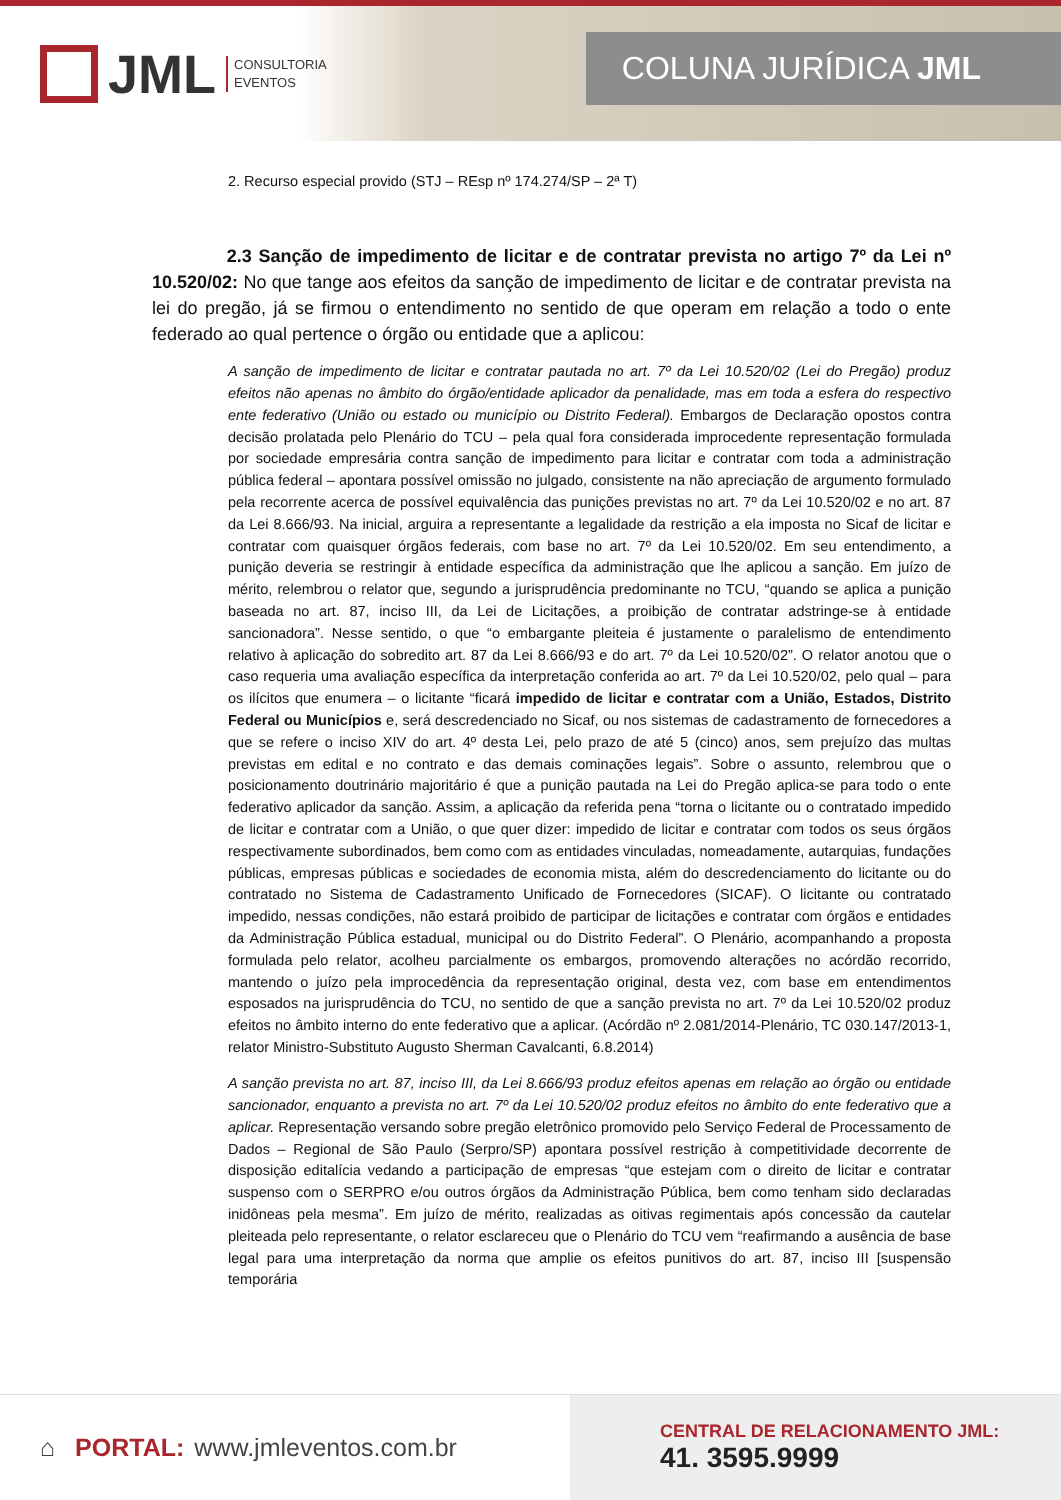JML CONSULTORIA
EVENTOS
COLUNA JURÍDICA JML
2. Recurso especial provido (STJ – REsp nº 174.274/SP – 2ª T)
2.3 Sanção de impedimento de licitar e de contratar prevista no artigo 7º da Lei nº 10.520/02: No que tange aos efeitos da sanção de impedimento de licitar e de contratar prevista na lei do pregão, já se firmou o entendimento no sentido de que operam em relação a todo o ente federado ao qual pertence o órgão ou entidade que a aplicou:
A sanção de impedimento de licitar e contratar pautada no art. 7º da Lei 10.520/02 (Lei do Pregão) produz efeitos não apenas no âmbito do órgão/entidade aplicador da penalidade, mas em toda a esfera do respectivo ente federativo (União ou estado ou município ou Distrito Federal). Embargos de Declaração opostos contra decisão prolatada pelo Plenário do TCU – pela qual fora considerada improcedente representação formulada por sociedade empresária contra sanção de impedimento para licitar e contratar com toda a administração pública federal – apontara possível omissão no julgado, consistente na não apreciação de argumento formulado pela recorrente acerca de possível equivalência das punições previstas no art. 7º da Lei 10.520/02 e no art. 87 da Lei 8.666/93. Na inicial, arguira a representante a legalidade da restrição a ela imposta no Sicaf de licitar e contratar com quaisquer órgãos federais, com base no art. 7º da Lei 10.520/02. Em seu entendimento, a punição deveria se restringir à entidade específica da administração que lhe aplicou a sanção. Em juízo de mérito, relembrou o relator que, segundo a jurisprudência predominante no TCU, “quando se aplica a punição baseada no art. 87, inciso III, da Lei de Licitações, a proibição de contratar adstringe-se à entidade sancionadora”. Nesse sentido, o que “o embargante pleiteia é justamente o paralelismo de entendimento relativo à aplicação do sobredito art. 87 da Lei 8.666/93 e do art. 7º da Lei 10.520/02”. O relator anotou que o caso requeria uma avaliação específica da interpretação conferida ao art. 7º da Lei 10.520/02, pelo qual – para os ilícitos que enumera – o licitante “ficará impedido de licitar e contratar com a União, Estados, Distrito Federal ou Municípios e, será descredenciado no Sicaf, ou nos sistemas de cadastramento de fornecedores a que se refere o inciso XIV do art. 4º desta Lei, pelo prazo de até 5 (cinco) anos, sem prejuízo das multas previstas em edital e no contrato e das demais cominações legais”. Sobre o assunto, relembrou que o posicionamento doutrinário majoritário é que a punição pautada na Lei do Pregão aplica-se para todo o ente federativo aplicador da sanção. Assim, a aplicação da referida pena “torna o licitante ou o contratado impedido de licitar e contratar com a União, o que quer dizer: impedido de licitar e contratar com todos os seus órgãos respectivamente subordinados, bem como com as entidades vinculadas, nomeadamente, autarquias, fundações públicas, empresas públicas e sociedades de economia mista, além do descredenciamento do licitante ou do contratado no Sistema de Cadastramento Unificado de Fornecedores (SICAF). O licitante ou contratado impedido, nessas condições, não estará proibido de participar de licitações e contratar com órgãos e entidades da Administração Pública estadual, municipal ou do Distrito Federal”. O Plenário, acompanhando a proposta formulada pelo relator, acolheu parcialmente os embargos, promovendo alterações no acórdão recorrido, mantendo o juízo pela improcedência da representação original, desta vez, com base em entendimentos esposados na jurisprudência do TCU, no sentido de que a sanção prevista no art. 7º da Lei 10.520/02 produz efeitos no âmbito interno do ente federativo que a aplicar. (Acórdão nº 2.081/2014-Plenário, TC 030.147/2013-1, relator Ministro-Substituto Augusto Sherman Cavalcanti, 6.8.2014)
A sanção prevista no art. 87, inciso III, da Lei 8.666/93 produz efeitos apenas em relação ao órgão ou entidade sancionador, enquanto a prevista no art. 7º da Lei 10.520/02 produz efeitos no âmbito do ente federativo que a aplicar. Representação versando sobre pregão eletrônico promovido pelo Serviço Federal de Processamento de Dados – Regional de São Paulo (Serpro/SP) apontara possível restrição à competitividade decorrente de disposição editalícia vedando a participação de empresas “que estejam com o direito de licitar e contratar suspenso com o SERPRO e/ou outros órgãos da Administração Pública, bem como tenham sido declaradas inidôneas pela mesma”. Em juízo de mérito, realizadas as oitivas regimentais após concessão da cautelar pleiteada pelo representante, o relator esclareceu que o Plenário do TCU vem “reafirmando a ausência de base legal para uma interpretação da norma que amplie os efeitos punitivos do art. 87, inciso III [suspensão temporária
⌂ PORTAL: www.jmleventos.com.br
CENTRAL DE RELACIONAMENTO JML:
41. 3595.9999